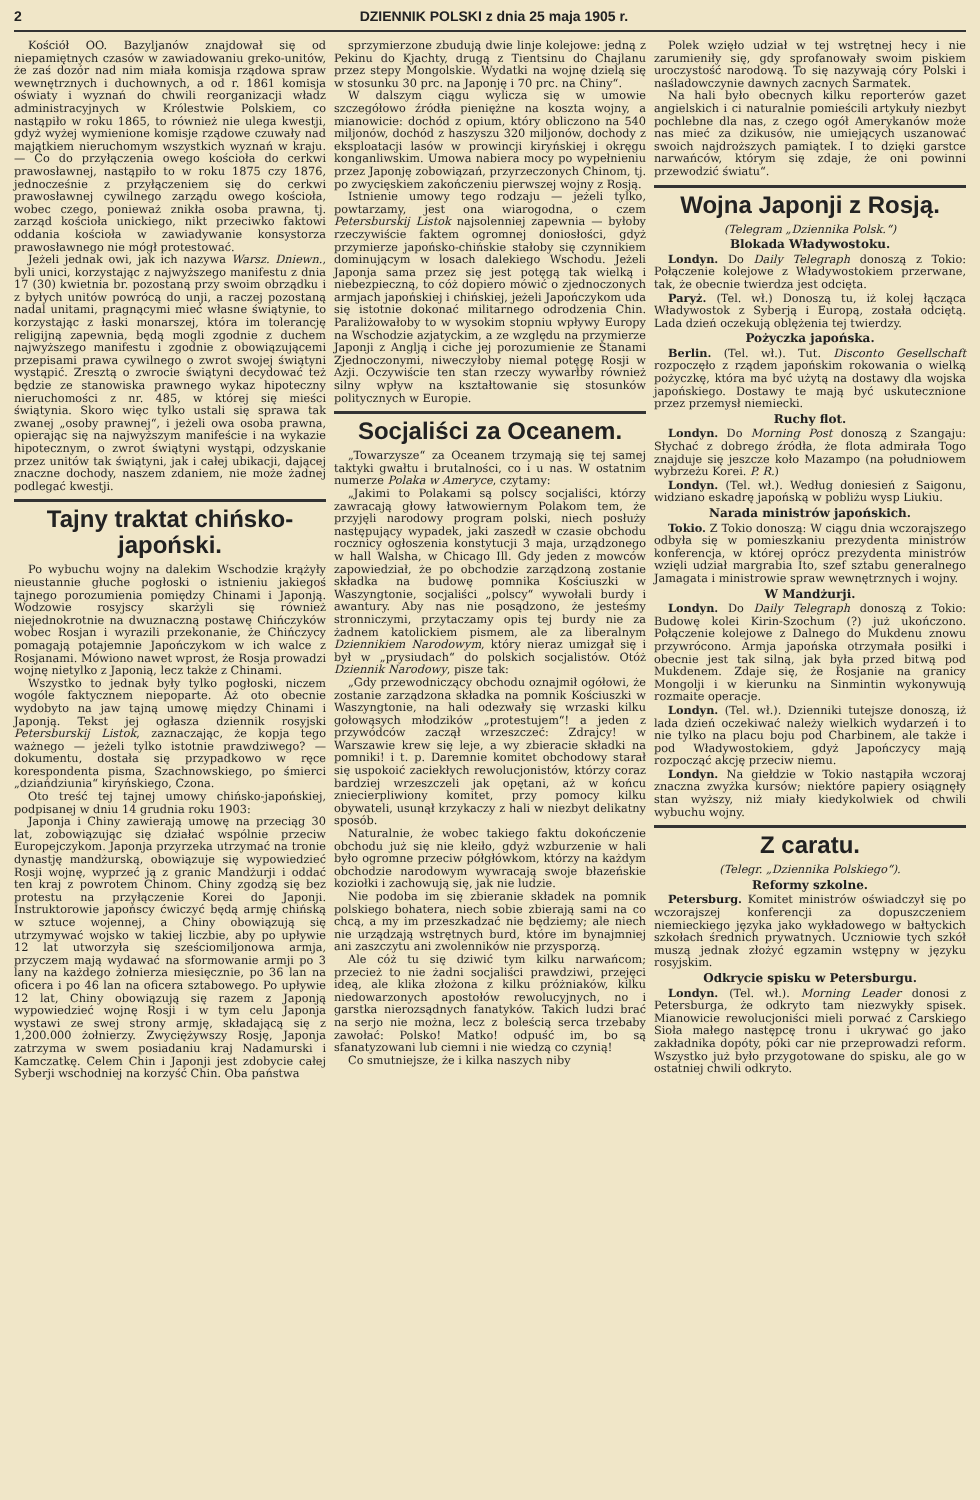2 DZIENNIK POLSKI z dnia 25 maja 1905 r.
Kościół OO. Bazyljanów znajdował się od niepamiętnych czasów w zawiadowaniu greko-unitów, że zaś dozór nad nim miała komisja rządowa spraw wewnętrznych i duchownych, a od r. 1861 komisja oświaty i wyznań do chwili reorganizacji władz administracyjnych w Królestwie Polskiem, co nastąpiło w roku 1865, to również nie ulega kwestji, gdyż wyżej wymienione komisje rządowe czuwały nad majątkiem nieruchomym wszystkich wyznań w kraju. — Co do przyłączenia owego kościoła do cerkwi prawosławnej, nastąpiło to w roku 1875 czy 1876, jednocześnie z przyłączeniem się do cerkwi prawosławnej cywilnego zarządu owego kościoła, wobec czego, ponieważ znikła osoba prawna, tj. zarząd kościoła unickiego, nikt przeciwko faktowi oddania kościoła w zawiadywanie konsystorza prawosławnego nie mógł protestować.
Jeżeli jednak owi, jak ich nazywa Warsz. Dniewn., byli unici, korzystając z najwyższego manifestu z dnia 17 (30) kwietnia br. pozostaną przy swoim obrządku i z byłych unitów powrócą do unji, a raczej pozostaną nadal unitami, pragnącymi mieć własne świątynie, to korzystając z łaski monarszej, która im tolerancję religijną zapewnia, będą mogli zgodnie z duchem najwyższego manifestu i zgodnie z obowiązującemi przepisami prawa cywilnego o zwrot swojej świątyni wystąpić. Zresztą o zwrocie świątyni decydować też będzie ze stanowiska prawnego wykaz hipoteczny nieruchomości z nr. 485, w której się mieści świątynia. Skoro więc tylko ustali się sprawa tak zwanej „osoby prawnej“, i jeżeli owa osoba prawna, opierając się na najwyższym manifeście i na wykazie hipotecznym, o zwrot świątyni wystąpi, odzyskanie przez unitów tak świątyni, jak i całej ubikacji, dającej znaczne dochody, naszem zdaniem, nie może żadnej podlegać kwestji.
Tajny traktat chińsko-japoński.
Po wybuchu wojny na dalekim Wschodzie krążyły nieustannie głuche pogłoski o istnieniu jakiegoś tajnego porozumienia pomiędzy Chinami i Japonją. Wodzowie rosyjscy skarżyli się również niejednokrotnie na dwuznaczną postawę Chińczyków wobec Rosjan i wyrazili przekonanie, że Chińczycy pomagają potajemnie Japończykom w ich walce z Rosjanami. Mówiono nawet wprost, że Rosja prowadzi wojnę nietylko z Japonią, lecz także z Chinami.
Wszystko to jednak były tylko pogłoski, niczem wogóle faktycznem niepoparte. Aż oto obecnie wydobyto na jaw tajną umowę między Chinami i Japonją. Tekst jej ogłasza dziennik rosyjski Petersburskij Listok, zaznaczając, że kopja tego ważnego — jeżeli tylko istotnie prawdziwego? — dokumentu, dostała się przypadkowo w ręce korespondenta pisma, Szachnowskiego, po śmierci „dziańdziunia“ kiryńskiego, Czona.
Oto treść tej tajnej umowy chińsko-japońskiej, podpisanej w dniu 14 grudnia roku 1903:
Japonja i Chiny zawierają umowę na przeciąg 30 lat, zobowiązując się działać wspólnie przeciw Europejczykom. Japonja przyrzeka utrzymać na tronie dynastję mandżurską, obowiązuje się wypowiedzieć Rosji wojnę, wyprzeć ją z granic Mandżurji i oddać ten kraj z powrotem Chinom. Chiny zgodzą się bez protestu na przyłączenie Korei do Japonji. Instruktorowie japońscy ćwiczyć będą armję chińską w sztuce wojennej, a Chiny obowiązują się utrzymywać wojsko w takiej liczbie, aby po upływie 12 lat utworzyła się sześciomiljonowa armja, przyczem mają wydawać na sformowanie armji po 3 lany na każdego żołnierza miesięcznie, po 36 lan na oficera i po 46 lan na oficera sztabowego. Po upływie 12 lat, Chiny obowiązują się razem z Japonją wypowiedzieć wojnę Rosji i w tym celu Japonja wystawi ze swej strony armję, składającą się z 1,200.000 żołnierzy. Zwyciężywszy Rosję, Japonja zatrzyma w swem posiadaniu kraj Nadamurski i Kamczatkę. Celem Chin i Japonji jest zdobycie całej Syberji wschodniej na korzyść Chin. Oba państwa
sprzymierzone zbudują dwie linje kolejowe: jedną z Pekinu do Kjachty, drugą z Tientsinu do Chajlanu przez stepy Mongolskie. Wydatki na wojnę dzielą się w stosunku 30 prc. na Japonję i 70 prc. na Chiny“.
W dalszym ciągu wylicza się w umowie szczegółowo źródła pieniężne na koszta wojny, a mianowicie: dochód z opium, który obliczono na 540 miljonów, dochód z haszyszu 320 miljonów, dochody z eksploatacji lasów w prowincji kiryńskiej i okręgu konganliwskim. Umowa nabiera mocy po wypełnieniu przez Japonję zobowiązań, przyrzeczonych Chinom, tj. po zwycięskiem zakończeniu pierwszej wojny z Rosją.
Istnienie umowy tego rodzaju — jeżeli tylko, powtarzamy, jest ona wiarogodna, o czem Petersburskij Listok najsolenniej zapewnia — byłoby rzeczywiście faktem ogromnej doniosłości, gdyż przymierze japońsko-chińskie stałoby się czynnikiem dominującym w losach dalekiego Wschodu. Jeżeli Japonja sama przez się jest potęgą tak wielką i niebezpieczną, to cóż dopiero mówić o zjednoczonych armjach japońskiej i chińskiej, jeżeli Japończykom uda się istotnie dokonać militarnego odrodzenia Chin. Paraliżowałoby to w wysokim stopniu wpływy Europy na Wschodzie azjatyckim, a ze względu na przymierze Japonji z Anglją i ciche jej porozumienie ze Stanami Zjednoczonymi, niweczyłoby niemal potęgę Rosji w Azji. Oczywiście ten stan rzeczy wywarłby również silny wpływ na kształtowanie się stosunków politycznych w Europie.
Socjaliści za Oceanem.
„Towarzysze“ za Oceanem trzymają się tej samej taktyki gwałtu i brutalności, co i u nas. W ostatnim numerze Polaka w Ameryce, czytamy:
„Jakimi to Polakami są polscy socjaliści, którzy zawracają głowy łatwowiernym Polakom tem, że przyjęli narodowy program polski, niech posłuży następujący wypadek, jaki zaszedł w czasie obchodu rocznicy ogłoszenia konstytucji 3 maja, urządzonego w hall Walsha, w Chicago Ill. Gdy jeden z mowców zapowiedział, że po obchodzie zarządzoną zostanie składka na budowę pomnika Kościuszki w Waszyngtonie, socjaliści „polscy“ wywołali burdy i awantury. Aby nas nie posądzono, że jesteśmy stronniczymi, przytaczamy opis tej burdy nie za żadnem katolickiem pismem, ale za liberalnym Dziennikiem Narodowym, który nieraz umizgał się i był w „prysiudach“ do polskich socjalistów. Otóż Dziennik Narodowy, pisze tak:
„Gdy przewodniczący obchodu oznajmił ogółowi, że zostanie zarządzona składka na pomnik Kościuszki w Waszyngtonie, na hali odezwały się wrzaski kilku gołowąsych młodzików „protestujem“! a jeden z przywódców zaczął wrzeszczeć: Zdrajcy! w Warszawie krew się leje, a wy zbieracie składki na pomniki! i t. p. Daremnie komitet obchodowy starał się uspokoić zaciekłych rewolucjonistów, którzy coraz bardziej wrzeszczeli jak opętani, aż w końcu zniecierpliwiony komitet, przy pomocy kilku obywateli, usunął krzykaczy z hali w niezbyt delikatny sposób.
Naturalnie, że wobec takiego faktu dokończenie obchodu już się nie kleiło, gdyż wzburzenie w hali było ogromne przeciw półgłówkom, którzy na każdym obchodzie narodowym wywracają swoje błazeńskie koziołki i zachowują się, jak nie ludzie.
Nie podoba im się zbieranie składek na pomnik polskiego bohatera, niech sobie zbierają sami na co chcą, a my im przeszkadzać nie będziemy; ale niech nie urządzają wstrętnych burd, które im bynajmniej ani zaszczytu ani zwolenników nie przysporzą.
Ale cóż tu się dziwić tym kilku narwańcom; przecież to nie żadni socjaliści prawdziwi, przejęci ideą, ale klika złożona z kilku próżniaków, kilku niedowarzonych apostołów rewolucyjnych, no i garstka nierozsądnych fanatyków. Takich ludzi brać na serjo nie można, lecz z boleścią serca trzebaby zawołać: Polsko! Matko! odpuść im, bo są sfanatyzowani lub ciemni i nie wiedzą co czynią!
Co smutniejsze, że i kilka naszych niby
Polek wzięło udział w tej wstrętnej hecy i nie zarumieniły się, gdy sprofanowały swoim piskiem uroczystość narodową. To się nazywają córy Polski i naśladowczynie dawnych zacnych Sarmatek.
Na hali było obecnych kilku reporterów gazet angielskich i ci naturalnie pomieścili artykuły niezbyt pochlebne dla nas, z czego ogół Amerykanów może nas mieć za dzikusów, nie umiejących uszanować swoich najdroższych pamiątek. I to dzięki garstce narwańców, którym się zdaje, że oni powinni przewodzić światu“.
Wojna Japonji z Rosją.
(Telegram „Dziennika Polsk.“)
Blokada Władywostoku.
Londyn. Do Daily Telegraph donoszą z Tokio: Połączenie kolejowe z Władywostokiem przerwane, tak, że obecnie twierdza jest odcięta.
Paryż. (Tel. wł.) Donoszą tu, iż kolej łącząca Władywostok z Syberją i Europą, została odciętą. Lada dzień oczekują oblężenia tej twierdzy.
Pożyczka japońska.
Berlin. (Tel. wł.). Tut. Disconto Gesellschaft rozpoczęło z rządem japońskim rokowania o wielką pożyczkę, która ma być użytą na dostawy dla wojska japońskiego. Dostawy te mają być uskutecznione przez przemysł niemiecki.
Ruchy flot.
Londyn. Do Morning Post donoszą z Szangaju: Słychać z dobrego źródła, że flota admirała Togo znajduje się jeszcze koło Mazampo (na południowem wybrzeżu Korei. P. R.)
Londyn. (Tel. wł.). Według doniesień z Saigonu, widziano eskadrę japońską w pobliżu wysp Liukiu.
Narada ministrów japońskich.
Tokio. Z Tokio donoszą: W ciągu dnia wczorajszego odbyła się w pomieszkaniu prezydenta ministrów konferencja, w której oprócz prezydenta ministrów wzięli udział margrabia Ito, szef sztabu generalnego Jamagata i ministrowie spraw wewnętrznych i wojny.
W Mandżurji.
Londyn. Do Daily Telegraph donoszą z Tokio: Budowę kolei Kirin-Szochum (?) już ukończono. Połączenie kolejowe z Dalnego do Mukdenu znowu przywrócono. Armja japońska otrzymała posiłki i obecnie jest tak silną, jak była przed bitwą pod Mukdenem. Zdaje się, że Rosjanie na granicy Mongolji i w kierunku na Sinmintin wykonywują rozmaite operacje.
Londyn. (Tel. wł.). Dzienniki tutejsze donoszą, iż lada dzień oczekiwać należy wielkich wydarzeń i to nie tylko na placu boju pod Charbinem, ale także i pod Władywostokiem, gdyż Japończycy mają rozpocząć akcję przeciw niemu.
Londyn. Na giełdzie w Tokio nastąpiła wczoraj znaczna zwyżka kursów; niektóre papiery osiągnęły stan wyższy, niż miały kiedykolwiek od chwili wybuchu wojny.
Z caratu.
(Telegr. „Dziennika Polskiego“).
Reformy szkolne.
Petersburg. Komitet ministrów oświadczył się po wczorajszej konferencji za dopuszczeniem niemieckiego języka jako wykładowego w bałtyckich szkołach średnich prywatnych. Uczniowie tych szkół muszą jednak złożyć egzamin wstępny w języku rosyjskim.
Odkrycie spisku w Petersburgu.
Londyn. (Tel. wł.). Morning Leader donosi z Petersburga, że odkryto tam niezwykły spisek. Mianowicie rewolucjoniści mieli porwać z Carskiego Sioła małego następcę tronu i ukrywać go jako zakładnika dopóty, póki car nie przeprowadzi reform. Wszystko już było przygotowane do spisku, ale go w ostatniej chwili odkryto.